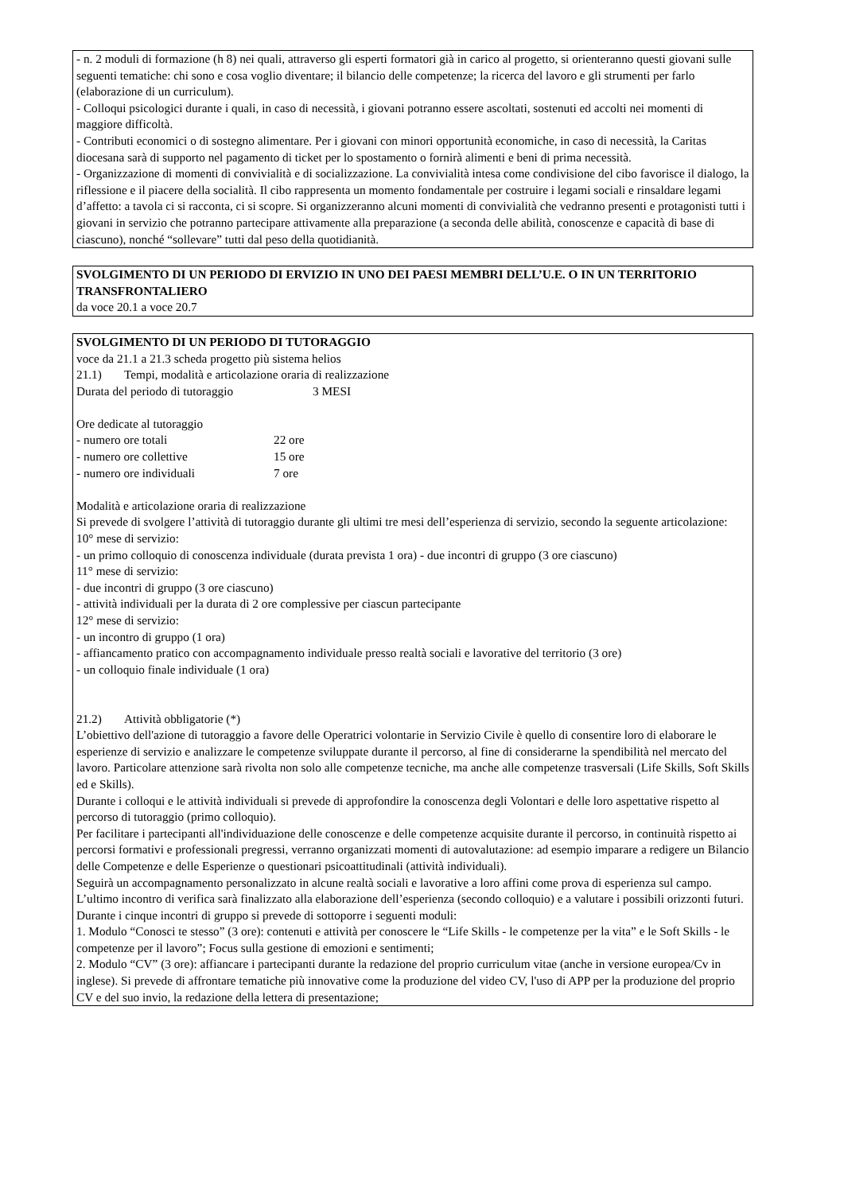- n. 2 moduli di formazione (h 8) nei quali, attraverso gli esperti formatori già in carico al progetto, si orienteranno questi giovani sulle seguenti tematiche: chi sono e cosa voglio diventare; il bilancio delle competenze; la ricerca del lavoro e gli strumenti per farlo (elaborazione di un curriculum).
- Colloqui psicologici durante i quali, in caso di necessità, i giovani potranno essere ascoltati, sostenuti ed accolti nei momenti di maggiore difficoltà.
- Contributi economici o di sostegno alimentare. Per i giovani con minori opportunità economiche, in caso di necessità, la Caritas diocesana sarà di supporto nel pagamento di ticket per lo spostamento o fornirà alimenti e beni di prima necessità.
- Organizzazione di momenti di convivialità e di socializzazione. La convivialità intesa come condivisione del cibo favorisce il dialogo, la riflessione e il piacere della socialità. Il cibo rappresenta un momento fondamentale per costruire i legami sociali e rinsaldare legami d’affetto: a tavola ci si racconta, ci si scopre. Si organizzeranno alcuni momenti di convivialità che vedranno presenti e protagonisti tutti i giovani in servizio che potranno partecipare attivamente alla preparazione (a seconda delle abilità, conoscenze e capacità di base di ciascuno), nonché “sollevare” tutti dal peso della quotidianità.
SVOLGIMENTO DI UN PERIODO DI ERVIZIO IN UNO DEI PAESI MEMBRI DELL’U.E. O IN UN TERRITORIO TRANSFRONTALIERO
da voce 20.1 a voce 20.7
SVOLGIMENTO DI UN PERIODO DI TUTORAGGIO
voce da 21.1 a 21.3 scheda progetto più sistema helios
21.1) Tempi, modalità e articolazione oraria di realizzazione
Durata del periodo di tutoraggio 3 MESI
Ore dedicate al tutoraggio
- numero ore totali 22 ore
- numero ore collettive 15 ore
- numero ore individuali 7 ore
Modalità e articolazione oraria di realizzazione
Si prevede di svolgere l’attività di tutoraggio durante gli ultimi tre mesi dell’esperienza di servizio, secondo la seguente articolazione:
10° mese di servizio:
- un primo colloquio di conoscenza individuale (durata prevista 1 ora) - due incontri di gruppo (3 ore ciascuno)
11° mese di servizio:
- due incontri di gruppo (3 ore ciascuno)
- attività individuali per la durata di 2 ore complessive per ciascun partecipante
12° mese di servizio:
- un incontro di gruppo (1 ora)
- affiancamento pratico con accompagnamento individuale presso realtà sociali e lavorative del territorio (3 ore)
- un colloquio finale individuale (1 ora)
21.2) Attività obbligatorie (*)
L’obiettivo dell'azione di tutoraggio a favore delle Operatrici volontarie in Servizio Civile è quello di consentire loro di elaborare le esperienze di servizio e analizzare le competenze sviluppate durante il percorso, al fine di considerarne la spendibilità nel mercato del lavoro. Particolare attenzione sarà rivolta non solo alle competenze tecniche, ma anche alle competenze trasversali (Life Skills, Soft Skills ed e Skills).
Durante i colloqui e le attività individuali si prevede di approfondire la conoscenza degli Volontari e delle loro aspettative rispetto al percorso di tutoraggio (primo colloquio).
Per facilitare i partecipanti all'individuazione delle conoscenze e delle competenze acquisite durante il percorso, in continuità rispetto ai percorsi formativi e professionali pregressi, verranno organizzati momenti di autovalutazione: ad esempio imparare a redigere un Bilancio delle Competenze e delle Esperienze o questionari psicoattitudinali (attività individuali).
Seguirà un accompagnamento personalizzato in alcune realtà sociali e lavorative a loro affini come prova di esperienza sul campo. L’ultimo incontro di verifica sarà finalizzato alla elaborazione dell’esperienza (secondo colloquio) e a valutare i possibili orizzonti futuri. Durante i cinque incontri di gruppo si prevede di sottoporre i seguenti moduli:
1. Modulo “Conosci te stesso” (3 ore): contenuti e attività per conoscere le “Life Skills - le competenze per la vita” e le Soft Skills - le competenze per il lavoro”; Focus sulla gestione di emozioni e sentimenti;
2. Modulo “CV” (3 ore): affiancare i partecipanti durante la redazione del proprio curriculum vitae (anche in versione europea/Cv in inglese). Si prevede di affrontare tematiche più innovative come la produzione del video CV, l'uso di APP per la produzione del proprio CV e del suo invio, la redazione della lettera di presentazione;